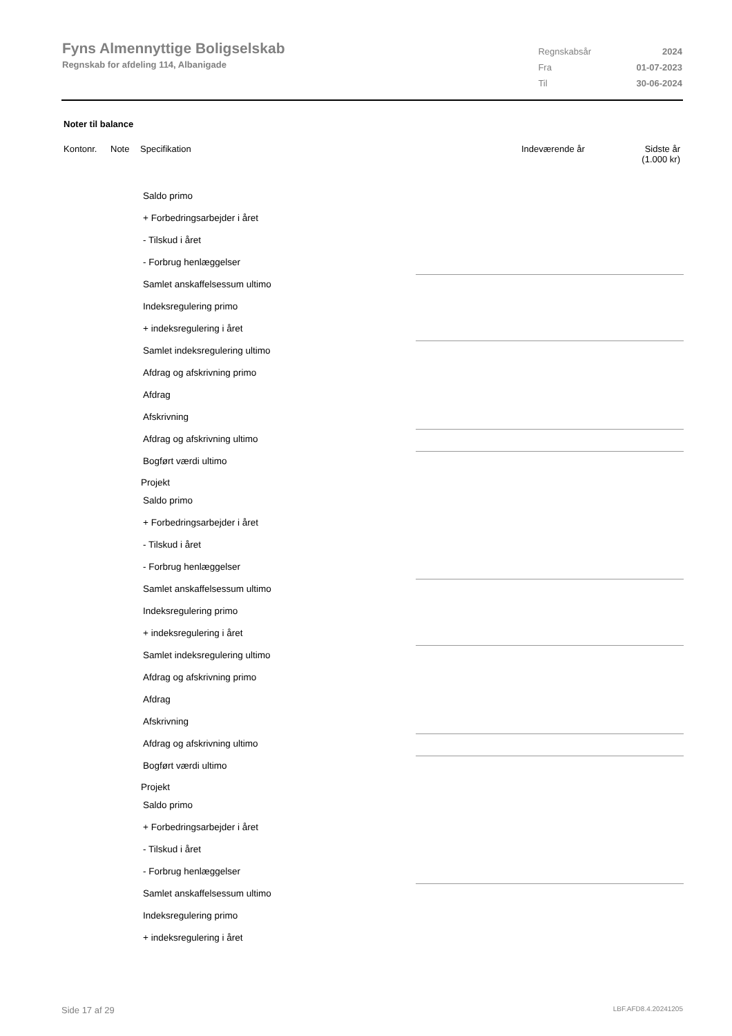Fyns Almennyttige Boligselskab
Regnskab for afdeling 114, Albanigade
| Regnskabsår | 2024 |
| Fra | 01-07-2023 |
| Til | 30-06-2024 |
Noter til balance
Kontonr. Note Specifikation Indeværende år Sidste år
(1.000 kr)
Saldo primo
+ Forbedringsarbejder i året
- Tilskud i året
- Forbrug henlæggelser
Samlet anskaffelsessum ultimo
Indeksregulering primo
+ indeksregulering i året
Samlet indeksregulering ultimo
Afdrag og afskrivning primo
Afdrag
Afskrivning
Afdrag og afskrivning ultimo
Bogført værdi ultimo
Projekt
Saldo primo
+ Forbedringsarbejder i året
- Tilskud i året
- Forbrug henlæggelser
Samlet anskaffelsessum ultimo
Indeksregulering primo
+ indeksregulering i året
Samlet indeksregulering ultimo
Afdrag og afskrivning primo
Afdrag
Afskrivning
Afdrag og afskrivning ultimo
Bogført værdi ultimo
Projekt
Saldo primo
+ Forbedringsarbejder i året
- Tilskud i året
- Forbrug henlæggelser
Samlet anskaffelsessum ultimo
Indeksregulering primo
+ indeksregulering i året
Side 17 af 29 LBF.AFD8.4.20241205